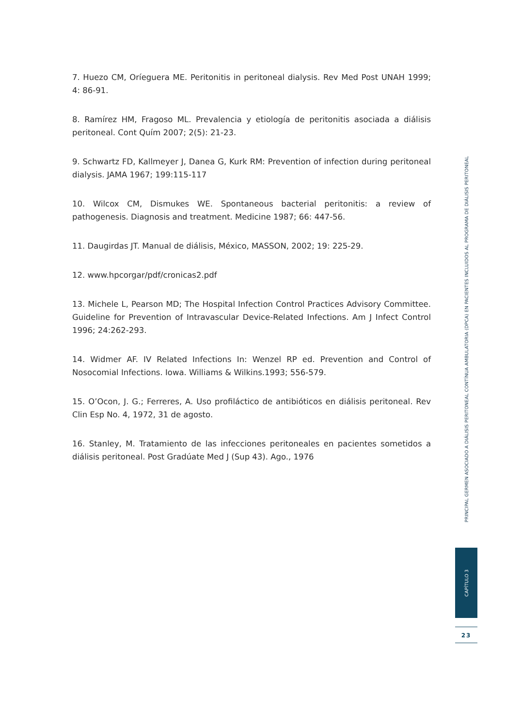7. Huezo CM, Oríeguera ME. Peritonitis in peritoneal dialysis. Rev Med Post UNAH 1999; 4: 86-91.
8. Ramírez HM, Fragoso ML. Prevalencia y etiología de peritonitis asociada a diálisis peritoneal. Cont Quím 2007; 2(5): 21-23.
9. Schwartz FD, Kallmeyer J, Danea G, Kurk RM: Prevention of infection during peritoneal dialysis. JAMA 1967; 199:115-117
10. Wilcox CM, Dismukes WE. Spontaneous bacterial peritonitis: a review of pathogenesis. Diagnosis and treatment. Medicine 1987; 66: 447-56.
11. Daugirdas JT. Manual de diálisis, México, MASSON, 2002; 19: 225-29.
12. www.hpcorgar/pdf/cronicas2.pdf
13. Michele L, Pearson MD; The Hospital Infection Control Practices Advisory Committee. Guideline for Prevention of Intravascular Device-Related Infections. Am J Infect Control 1996; 24:262-293.
14. Widmer AF. IV Related Infections In: Wenzel RP ed. Prevention and Control of Nosocomial Infections. Iowa. Williams & Wilkins.1993; 556-579.
15. O’Ocon, J. G.; Ferreres, A. Uso profiláctico de antibióticos en diálisis peritoneal. Rev Clin Esp No. 4, 1972, 31 de agosto.
16. Stanley, M. Tratamiento de las infecciones peritoneales en pacientes sometidos a diálisis peritoneal. Post Gradúate Med J (Sup 43). Ago., 1976
PRINCIPAL GERMEN ASOCIADO A DIÁLISIS PERITONEAL CONTÍNUA AMBULATORIA (DPCA) EN PACIENTES INCLUIDOS AL PROGRAMA DE DIÁLISIS PERITONEAL
CAPÍTULO 3
23